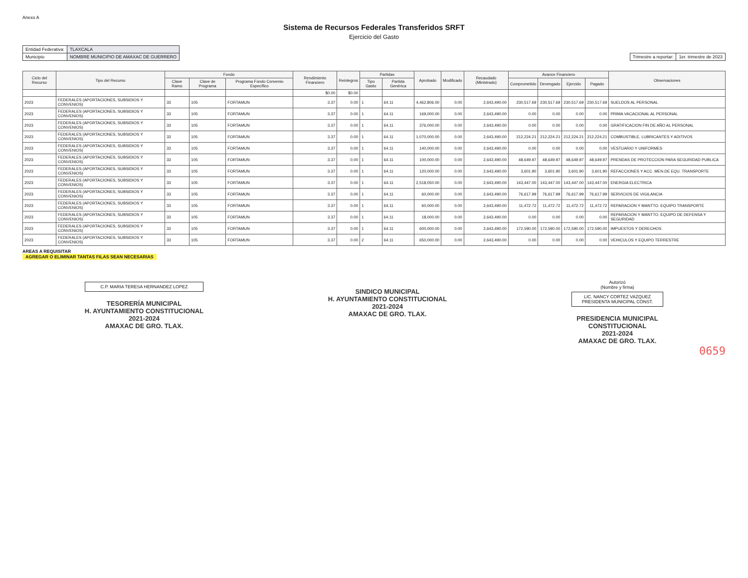Anexo A
Sistema de Recursos Federales Transferidos SRFT
Ejercicio del Gasto
| Entidad Federativa: | TLAXCALA |
| Municipio | NOMBRE MUNICIPIO DE AMAXAC DE GUERRERO |
| Trimestre a reportar: | 1er. trimestre de 2023 |
| Ciclo del Recurso | Tipo del Recurso | Fondo | | | Rendimiento Financiero | Reintegros | Partidas | | Aprobado | Modificado | Recaudado (Ministrado) | Avance Financiero | | | | Observaciones |
| --- | --- | --- | --- | --- | --- | --- | --- | --- | --- | --- | --- | --- | --- | --- | --- | --- |
| | | Clave Ramo | Clave de Programa | Programa Fondo Convenio Específico | | | Tipo Gasto | Partida Genérica | | | | Comprometido | Devengado | Ejercido | Pagado | |
| | | | | | $0.00 | $0.00 | | | | | | | | | | |
| 2023 | FEDERALES (APORTACIONES, SUBSIDIOS Y CONVENIOS) | 33 | 105 | FORTAMUN | 3.37 | 0.00 | 1 | 64.11 | 4,462,806.00 | 0.00 | 2,643,490.00 | 230,517.69 | 230,517.69 | 230,517.69 | 230,517.69 | SUELDOS AL PERSONAL |
| 2023 | FEDERALES (APORTACIONES, SUBSIDIOS Y CONVENIOS) | 33 | 105 | FORTAMUN | 3.37 | 0.00 | 1 | 64.11 | 169,000.00 | 0.00 | 2,643,490.00 | 0.00 | 0.00 | 0.00 | 0.00 | PRIMA VACACIONAL AL PERSONAL |
| 2023 | FEDERALES (APORTACIONES, SUBSIDIOS Y CONVENIOS) | 33 | 105 | FORTAMUN | 3.37 | 0.00 | 1 | 64.11 | 376,000.00 | 0.00 | 2,643,490.00 | 0.00 | 0.00 | 0.00 | 0.00 | GRATIFICACION FIN DE AÑO AL PERSONAL |
| 2023 | FEDERALES (APORTACIONES, SUBSIDIOS Y CONVENIOS) | 33 | 105 | FORTAMUN | 3.37 | 0.00 | 1 | 64.11 | 1,070,000.00 | 0.00 | 2,643,490.00 | 212,224.21 | 212,224.21 | 212,224.21 | 212,224.21 | COMBUSTIBLE, LUBRICANTES Y ADITIVOS |
| 2023 | FEDERALES (APORTACIONES, SUBSIDIOS Y CONVENIOS) | 33 | 105 | FORTAMUN | 3.37 | 0.00 | 1 | 64.11 | 140,000.00 | 0.00 | 2,643,490.00 | 0.00 | 0.00 | 0.00 | 0.00 | VESTUARIO Y UNIFORMES |
| 2023 | FEDERALES (APORTACIONES, SUBSIDIOS Y CONVENIOS) | 33 | 105 | FORTAMUN | 3.37 | 0.00 | 1 | 64.11 | 100,000.00 | 0.00 | 2,643,490.00 | 48,649.97 | 48,649.97 | 48,649.97 | 48,649.97 | PRENDAS DE PROTECCION PARA SEGURIDAD PUBLICA |
| 2023 | FEDERALES (APORTACIONES, SUBSIDIOS Y CONVENIOS) | 33 | 105 | FORTAMUN | 3.37 | 0.00 | 1 | 64.11 | 120,000.00 | 0.00 | 2,643,490.00 | 3,601.90 | 3,601.90 | 3,601.90 | 3,601.90 | REFACCIONES Y ACC. MEN.DE EQU. TRANSPORTE |
| 2023 | FEDERALES (APORTACIONES, SUBSIDIOS Y CONVENIOS) | 33 | 105 | FORTAMUN | 3.37 | 0.00 | 1 | 64.11 | 2,518,050.00 | 0.00 | 2,643,490.00 | 143,447.00 | 143,447.00 | 143,447.00 | 143,447.00 | ENERGIA ELECTRICA |
| 2023 | FEDERALES (APORTACIONES, SUBSIDIOS Y CONVENIOS) | 33 | 105 | FORTAMUN | 3.37 | 0.00 | 1 | 64.11 | 60,000.00 | 0.00 | 2,643,490.00 | 76,617.99 | 76,617.99 | 76,617.99 | 76,617.99 | SERVICIOS DE VIGILANCIA |
| 2023 | FEDERALES (APORTACIONES, SUBSIDIOS Y CONVENIOS) | 33 | 105 | FORTAMUN | 3.37 | 0.00 | 1 | 64.11 | 60,000.00 | 0.00 | 2,643,490.00 | 11,472.72 | 11,472.72 | 11,472.72 | 11,472.72 | REPARACION Y MANTTO. EQUIPO TRANSPORTE |
| 2023 | FEDERALES (APORTACIONES, SUBSIDIOS Y CONVENIOS) | 33 | 105 | FORTAMUN | 3.37 | 0.00 | 1 | 64.11 | 18,000.00 | 0.00 | 2,643,490.00 | 0.00 | 0.00 | 0.00 | 0.00 | REPARACION Y MANTTO. EQUIPO DE DEFENSA Y SEGURIDAD |
| 2023 | FEDERALES (APORTACIONES, SUBSIDIOS Y CONVENIOS) | 33 | 105 | FORTAMUN | 3.37 | 0.00 | 1 | 64.11 | 600,000.00 | 0.00 | 2,643,490.00 | 172,590.00 | 172,590.00 | 172,590.00 | 172,590.00 | IMPUESTOS Y DERECHOS |
| 2023 | FEDERALES (APORTACIONES, SUBSIDIOS Y CONVENIOS) | 33 | 105 | FORTAMUN | 3.37 | 0.00 | 2 | 64.11 | 650,000.00 | 0.00 | 2,643,490.00 | 0.00 | 0.00 | 0.00 | 0.00 | VEHICULOS Y EQUIPO TERRESTRE |
AREAS A REQUISITAR
AGREGAR O ELIMINAR TANTAS FILAS SEAN NECESARIAS
C.P. MARIA TERESA HERNANDEZ LOPEZ
TESORERÍA MUNICIPAL
H. AYUNTAMIENTO CONSTITUCIONAL
2021-2024
AMAXAC DE GRO. TLAX.
SINDICO MUNICIPAL
H. AYUNTAMIENTO CONSTITUCIONAL
2021-2024
AMAXAC DE GRO. TLAX.
Autorizó
(Nombre y firma)
LIC. NANCY CORTEZ VAZQUEZ
PRESIDENTA MUNICIPAL CONST.
PRESIDENCIA MUNICIPAL
CONSTITUCIONAL
2021-2024
AMAXAC DE GRO. TLAX.
0659